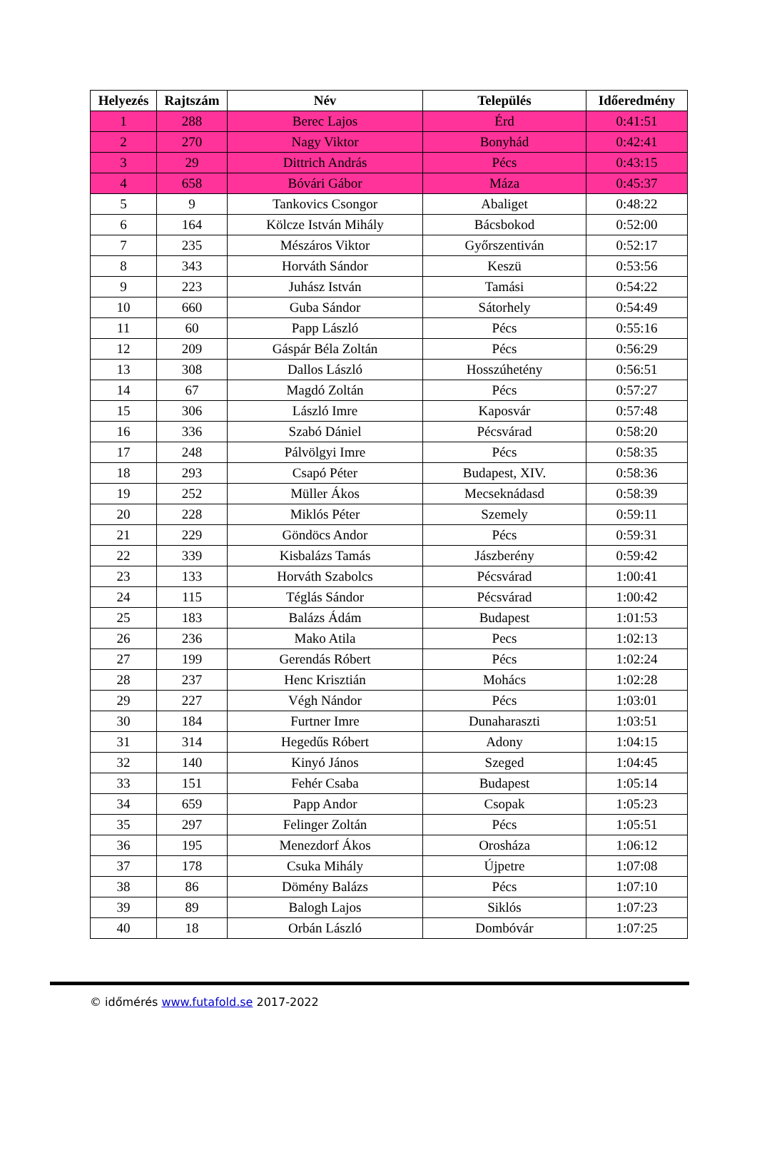| Helyezés | Rajtszám | Név | Település | Időeredmény |
| --- | --- | --- | --- | --- |
| 1 | 288 | Berec Lajos | Érd | 0:41:51 |
| 2 | 270 | Nagy Viktor | Bonyhád | 0:42:41 |
| 3 | 29 | Dittrich András | Pécs | 0:43:15 |
| 4 | 658 | Bóvári Gábor | Máza | 0:45:37 |
| 5 | 9 | Tankovics Csongor | Abaliget | 0:48:22 |
| 6 | 164 | Kölcze István Mihály | Bácsbokod | 0:52:00 |
| 7 | 235 | Mészáros Viktor | Győrszentiván | 0:52:17 |
| 8 | 343 | Horváth Sándor | Keszü | 0:53:56 |
| 9 | 223 | Juhász István | Tamási | 0:54:22 |
| 10 | 660 | Guba Sándor | Sátorhely | 0:54:49 |
| 11 | 60 | Papp László | Pécs | 0:55:16 |
| 12 | 209 | Gáspár Béla Zoltán | Pécs | 0:56:29 |
| 13 | 308 | Dallos László | Hosszúhetény | 0:56:51 |
| 14 | 67 | Magdó Zoltán | Pécs | 0:57:27 |
| 15 | 306 | László Imre | Kaposvár | 0:57:48 |
| 16 | 336 | Szabó Dániel | Pécsvárad | 0:58:20 |
| 17 | 248 | Pálvölgyi Imre | Pécs | 0:58:35 |
| 18 | 293 | Csapó Péter | Budapest, XIV. | 0:58:36 |
| 19 | 252 | Müller Ákos | Mecseknádasd | 0:58:39 |
| 20 | 228 | Miklós Péter | Szemely | 0:59:11 |
| 21 | 229 | Göndöcs Andor | Pécs | 0:59:31 |
| 22 | 339 | Kisbalázs Tamás | Jászberény | 0:59:42 |
| 23 | 133 | Horváth Szabolcs | Pécsvárad | 1:00:41 |
| 24 | 115 | Téglás Sándor | Pécsvárad | 1:00:42 |
| 25 | 183 | Balázs Ádám | Budapest | 1:01:53 |
| 26 | 236 | Mako Atila | Pecs | 1:02:13 |
| 27 | 199 | Gerendás Róbert | Pécs | 1:02:24 |
| 28 | 237 | Henc Krisztián | Mohács | 1:02:28 |
| 29 | 227 | Végh Nándor | Pécs | 1:03:01 |
| 30 | 184 | Furtner Imre | Dunaharaszti | 1:03:51 |
| 31 | 314 | Hegedűs Róbert | Adony | 1:04:15 |
| 32 | 140 | Kinyó János | Szeged | 1:04:45 |
| 33 | 151 | Fehér Csaba | Budapest | 1:05:14 |
| 34 | 659 | Papp Andor | Csopak | 1:05:23 |
| 35 | 297 | Felinger Zoltán | Pécs | 1:05:51 |
| 36 | 195 | Menezdorf Ákos | Orosháza | 1:06:12 |
| 37 | 178 | Csuka Mihály | Újpetre | 1:07:08 |
| 38 | 86 | Dömény Balázs | Pécs | 1:07:10 |
| 39 | 89 | Balogh Lajos | Siklós | 1:07:23 |
| 40 | 18 | Orbán László | Dombóvár | 1:07:25 |
© időmérés www.futafold.se 2017-2022